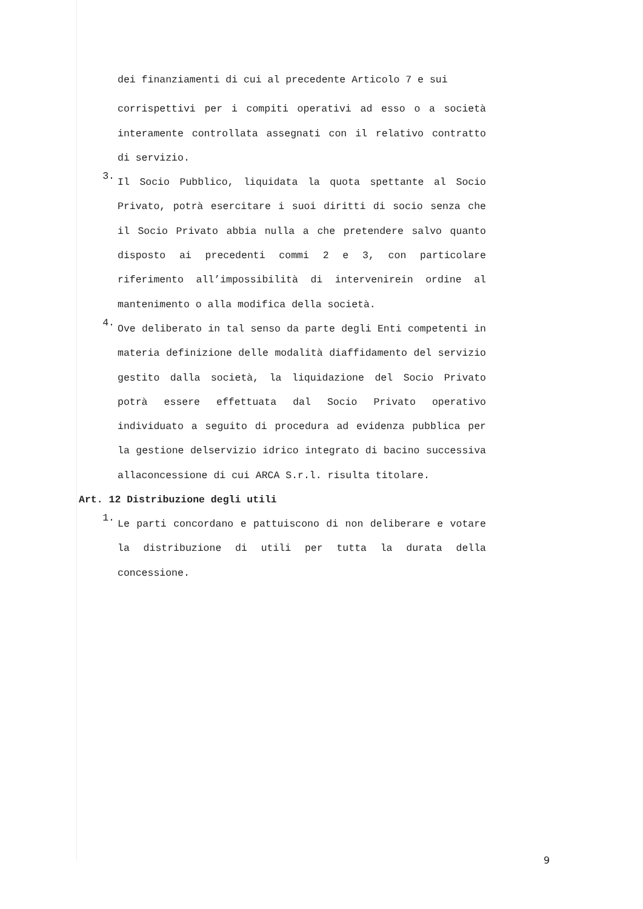dei finanziamenti di cui al precedente Articolo 7 e sui
corrispettivi per i compiti operativi ad esso o a società interamente controllata assegnati con il relativo contratto di servizio.
3.
Il Socio Pubblico, liquidata la quota spettante al Socio Privato, potrà esercitare i suoi diritti di socio senza che il Socio Privato abbia nulla a che pretendere salvo quanto disposto ai precedenti commi 2 e 3, con particolare riferimento all’impossibilità di intervenirein ordine al mantenimento o alla modifica della società.
4.
Ove deliberato in tal senso da parte degli Enti competenti in materia definizione delle modalità diaffidamento del servizio gestito dalla società, la liquidazione del Socio Privato potrà essere effettuata dal Socio Privato operativo individuato a seguito di procedura ad evidenza pubblica per la gestione delservizio idrico integrato di bacino successiva allaconcessione di cui ARCA S.r.l. risulta titolare.
Art. 12 Distribuzione degli utili
1.
Le parti concordano e pattuiscono di non deliberare e votare la distribuzione di utili per tutta la durata della concessione.
9